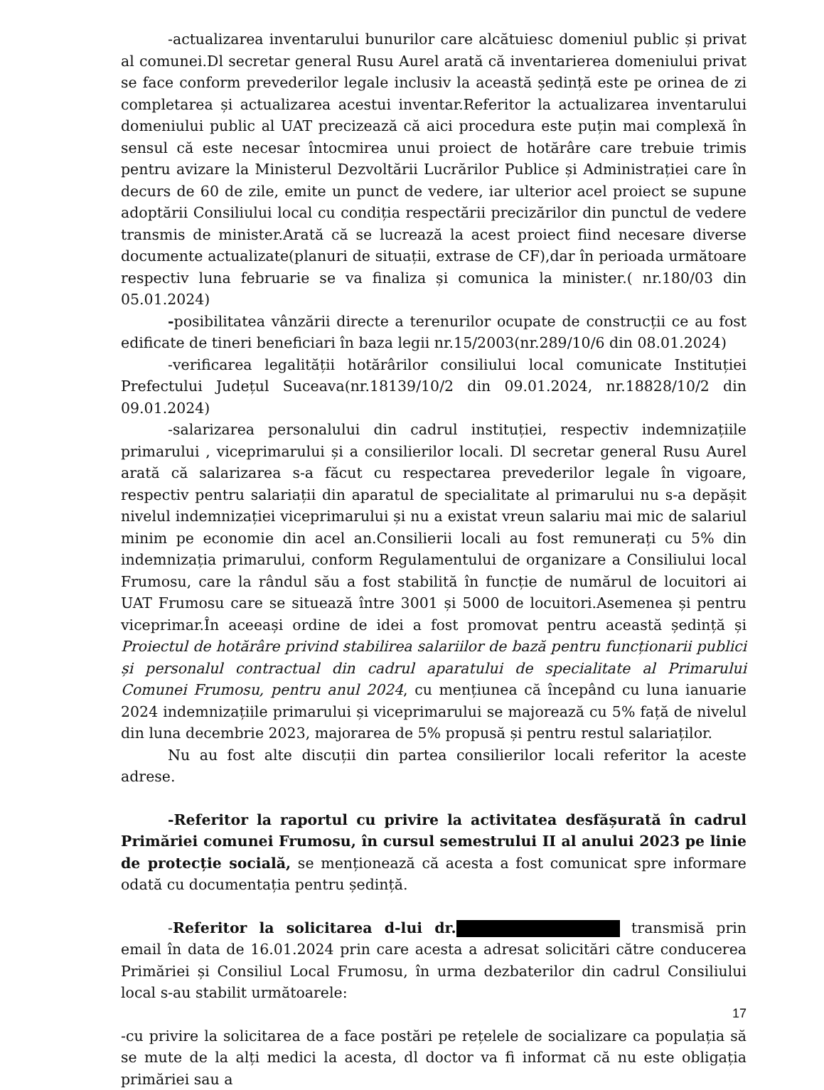-actualizarea inventarului bunurilor care alcătuiesc domeniul public și privat al comunei.Dl secretar general Rusu Aurel arată că inventarierea domeniului privat se face conform prevederilor legale inclusiv la această ședință este pe orinea de zi completarea și actualizarea acestui inventar.Referitor la actualizarea inventarului domeniului public al UAT precizează că aici procedura este puțin mai complexă în sensul că este necesar întocmirea unui proiect de hotărâre care trebuie trimis pentru avizare la Ministerul Dezvoltării Lucrărilor Publice și Administrației care în decurs de 60 de zile, emite un punct de vedere, iar ulterior acel proiect se supune adoptării Consiliului local cu condiția respectării precizărilor din punctul de vedere transmis de minister.Arată că se lucrează la acest proiect fiind necesare diverse documente actualizate(planuri de situații, extrase de CF),dar în perioada următoare respectiv luna februarie se va finaliza și comunica la minister.( nr.180/03 din 05.01.2024)
-posibilitatea vânzării directe a terenurilor ocupate de construcții ce au fost edificate de tineri beneficiari în baza legii nr.15/2003(nr.289/10/6 din 08.01.2024)
-verificarea legalității hotărârilor consiliului local comunicate Instituției Prefectului Județul Suceava(nr.18139/10/2 din 09.01.2024, nr.18828/10/2 din 09.01.2024)
-salarizarea personalului din cadrul instituției, respectiv indemnizațiile primarului , viceprimarului și a consilierilor locali. Dl secretar general Rusu Aurel arată că salarizarea s-a făcut cu respectarea prevederilor legale în vigoare, respectiv pentru salariații din aparatul de specialitate al primarului nu s-a depășit nivelul indemnizației viceprimarului și nu a existat vreun salariu mai mic de salariul minim pe economie din acel an.Consilierii locali au fost remunerați cu 5% din indemnizația primarului, conform Regulamentului de organizare a Consiliului local Frumosu, care la rândul său a fost stabilită în funcție de numărul de locuitori ai UAT Frumosu care se situează între 3001 și 5000 de locuitori.Asemenea și pentru viceprimar.În aceeași ordine de idei a fost promovat pentru această ședință și Proiectul de hotărâre privind stabilirea salariilor de bază pentru funcționarii publici și personalul contractual din cadrul aparatului de specialitate al Primarului Comunei Frumosu, pentru anul 2024, cu mențiunea că începând cu luna ianuarie 2024 indemnizațiile primarului și viceprimarului se majorează cu 5% față de nivelul din luna decembrie 2023, majorarea de 5% propusă și pentru restul salariaților.
Nu au fost alte discuții din partea consilierilor locali referitor la aceste adrese.
-Referitor la raportul cu privire la activitatea desfășurată în cadrul Primăriei comunei Frumosu, în cursul semestrului II al anului 2023 pe linie de protecție socială, se menționează că acesta a fost comunicat spre informare odată cu documentația pentru ședință.
-Referitor la solicitarea d-lui dr. transmisă prin email în data de 16.01.2024 prin care acesta a adresat solicitări către conducerea Primăriei și Consiliul Local Frumosu, în urma dezbaterilor din cadrul Consiliului local s-au stabilit următoarele:
-cu privire la solicitarea de a face postări pe rețelele de socializare ca populația să se mute de la alți medici la acesta, dl doctor va fi informat că nu este obligația primăriei sau a
17